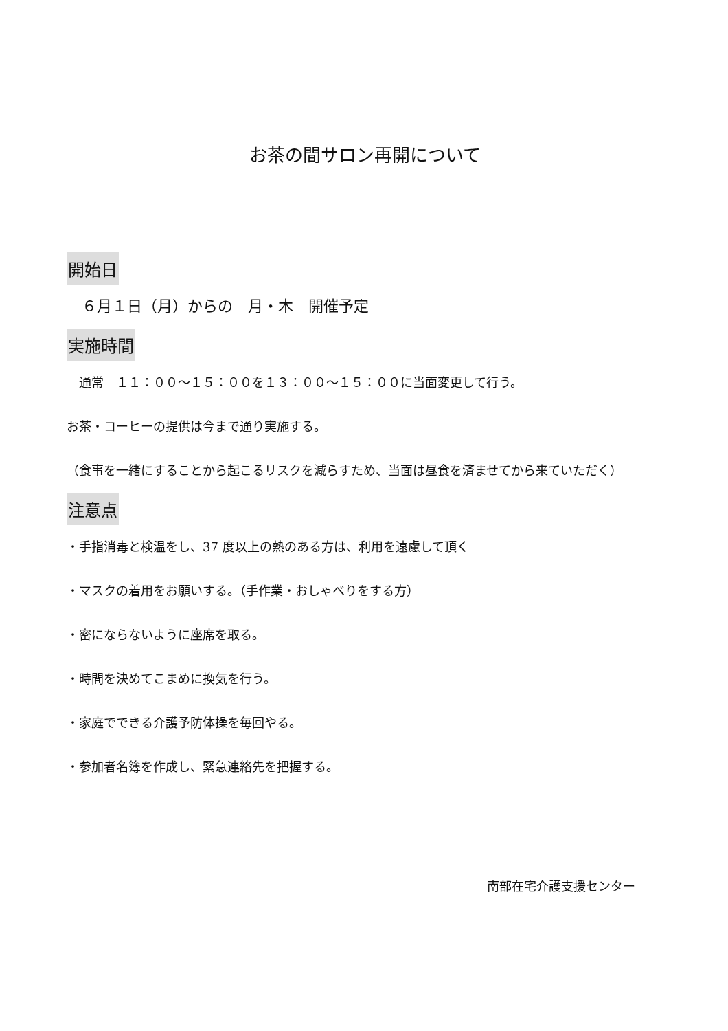お茶の間サロン再開について
開始日
　６月１日（月）からの　月・木　開催予定
実施時間
　通常　１１：００～１５：００を１３：００～１５：００に当面変更して行う。
お茶・コーヒーの提供は今まで通り実施する。
（食事を一緒にすることから起こるリスクを減らすため、当面は昼食を済ませてから来ていただく）
注意点
・手指消毒と検温をし、37 度以上の熱のある方は、利用を遠慮して頂く
・マスクの着用をお願いする。（手作業・おしゃべりをする方）
・密にならないように座席を取る。
・時間を決めてこまめに換気を行う。
・家庭でできる介護予防体操を毎回やる。
・参加者名簿を作成し、緊急連絡先を把握する。
南部在宅介護支援センター